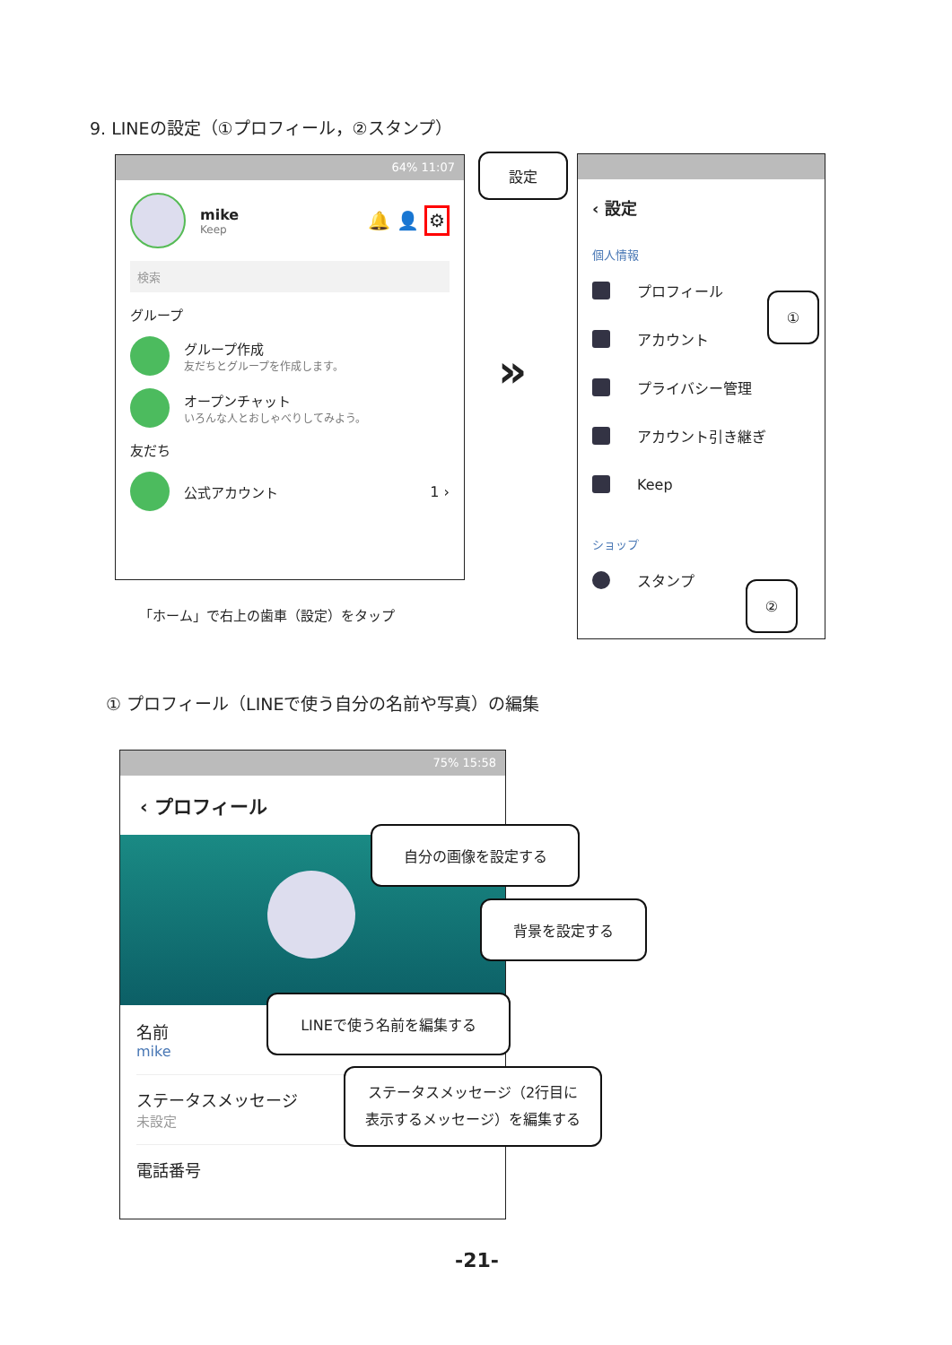9. LINEの設定（①プロフィール，②スタンプ）
64% 11:07
mike
Keep
🔔 👤 ⚙
検索
グループ
グループ作成
友だちとグループを作成します。
オープンチャット
いろんな人とおしゃべりしてみよう。
友だち
公式アカウント 1 ›
設定
「ホーム」で右上の歯車（設定）をタップ
»
‹ 設定
個人情報
プロフィール
アカウント
プライバシー管理
アカウント引き継ぎ
Keep
ショップ
スタンプ
①
②
① プロフィール（LINEで使う自分の名前や写真）の編集
75% 15:58
‹ プロフィール
名前
mike
ステータスメッセージ
未設定
電話番号
自分の画像を設定する
背景を設定する
LINEで使う名前を編集する
ステータスメッセージ（2行目に
表示するメッセージ）を編集する
-21-